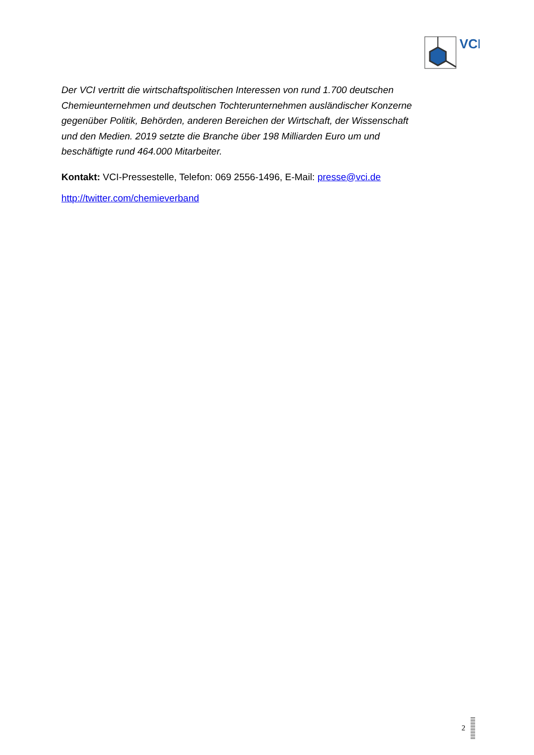VCI
Der VCI vertritt die wirtschaftspolitischen Interessen von rund 1.700 deutschen Chemieunternehmen und deutschen Tochterunternehmen ausländischer Konzerne gegenüber Politik, Behörden, anderen Bereichen der Wirtschaft, der Wissenschaft und den Medien. 2019 setzte die Branche über 198 Milliarden Euro um und beschäftigte rund 464.000 Mitarbeiter.
Kontakt: VCI-Pressestelle, Telefon: 069 2556-1496, E-Mail: presse@vci.de
http://twitter.com/chemieverband
2